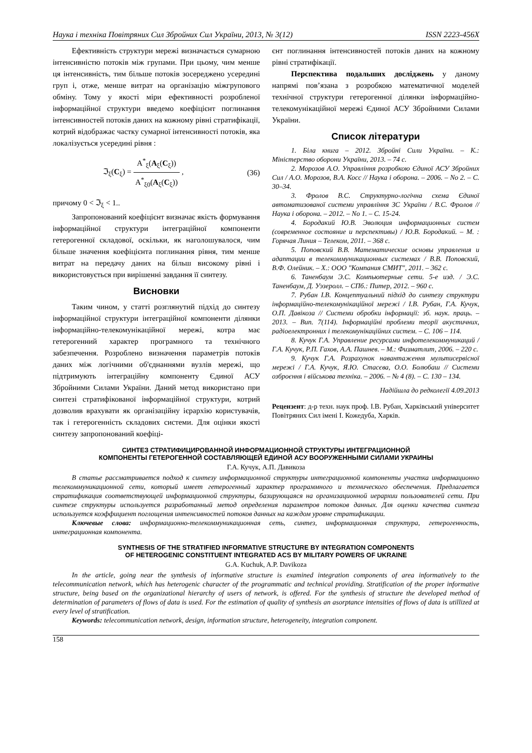Наука і техніка Повітряних Сил Збройних Сил України, 2013, № 3(12) ISSN 2223-456X
Ефективність структури мережі визначається сумарною інтенсивністю потоків між групами. При цьому, чим менше ця інтенсивність, тим більше потоків зосереджено усередині груп і, отже, менше витрат на організацію міжгрупового обміну. Тому у якості міри ефективності розробленої інформаційної структури введемо коефіцієнт поглинання інтенсивностей потоків даних на кожному рівні стратифікації, котрий відображає частку сумарної інтенсивності потоків, яка локалізується усередині рівня :
ℑ<sub>ξ</sub>(C<sub>ξ</sub>) = A<sup>*</sup><sub>ξ</sub>(A<sub>ξ</sub>(C<sub>ξ</sub>)) A<sup>*</sup><sub>ξ0</sub>(A<sub>ξ</sub>(C<sub>ξ</sub>)) , (36)
причому 0 < ℑ<sub>ξ</sub> < 1..
Запропонований коефіцієнт визначає якість формування інформаційної структури інтеграційної компоненти гетерогенної складової, оскільки, як наголошувалося, чим більше значення коефіцієнта поглинання рівня, тим менше витрат на передачу даних на більш високому рівні і використовується при вирішенні завдання її синтезу.
Висновки
Таким чином, у статті розглянутий підхід до синтезу інформаційної структури інтеграційної компоненти ділянки інформаційно-телекомунікаційної мережі, котра має гетерогенний характер програмного та технічного забезпечення. Розроблено визначення параметрів потоків даних між логічними об'єднаннями вузлів мережі, що підтримують інтеграційну компоненту Єдиної АСУ Збройними Силами України. Даний метод використано при синтезі стратифікованої інформаційної структури, котрий дозволив врахувати як організаційну ієрархію користувачів, так і гетерогенність складових системи. Для оцінки якості синтезу запропонований коефіці-
єнт поглинання інтенсивностей потоків даних на кожному рівні стратифікації.
Перспектива подальших досліджень у даному напрямі пов’язана з розробкою математичної моделей технічної структури гетерогенної ділянки інформаційно-телекомунікаційної мережі Єдиної АСУ Збройними Силами України.
Список літератури
1. Біла книга – 2012. Збройні Сили України. – К.: Міністерство оборони України, 2013. – 74 с.
2. Морозов А.О. Управління розробкою Єдиної АСУ Збройних Сил / А.О. Морозов, В.А. Косс // Наука і оборона. – 2006. – No 2. – С. 30–34.
3. Фролов В.С. Структурно-логічна схема Єдиної автоматизованої системи управління ЗС України / В.С. Фролов // Наука і оборона. – 2012. – No 1. – С. 15-24.
4. Бородакий Ю.В. Эволюция информационных систем (современное состояние и перспективы) / Ю.В. Бородакий. – М. : Горячая Линия – Телеком, 2011. – 368 с.
5. Поповский В.В. Математические основы управления и адаптации в телекоммуникационных системах / В.В. Поповский, В.Ф. Олейник. – Х.: ООО "Компания СМИТ", 2011. – 362 с.
6. Таненбаум Э.С. Компьютерные сети. 5-е изд. / Э.С. Таненбаум, Д. Уэзеролл. – СПб.: Питер, 2012. – 960 с.
7. Рубан І.В. Концептуальний підхід до синтезу структури інформаційно-телекомунікаційної мережі / І.В. Рубан, Г.А. Кучук, О.П. Давікоза // Системи обробки інформації: зб. наук. праць. – 2013. – Вип. 7(114). Інформаційні проблеми теорії акустичних, радіоелектронних і телекомунікаційних систем. – С. 106 – 114.
8. Кучук Г.А. Управление ресурсами инфотелекоммуникаций / Г.А. Кучук, Р.П. Гахов, А.А. Пашнев. – М.: Физматлит, 2006. – 220 с.
9. Кучук Г.А. Розрахунок навантаження мультисервісної мережі / Г.А. Кучук, Я.Ю. Стасєва, О.О. Болюбаш // Системи озброєння і військова техніка. – 2006. – № 4 (8). – С. 130 – 134.
Надійшла до редколегії 4.09.2013
Рецензент: д-р техн. наук проф. І.В. Рубан, Харківський університет Повітряних Сил імені І. Кожедуба, Харків.
СИНТЕЗ СТРАТИФИЦИРОВАННОЙ ИНФОРМАЦИОННОЙ СТРУКТУРЫ ИНТЕГРАЦИОННОЙ
КОМПОНЕНТЫ ГЕТЕРОГЕННОЙ СОСТАВЛЯЮЩЕЙ ЕДИНОЙ АСУ ВООРУЖЕННЫМИ СИЛАМИ УКРАИНЫ
Г.А. Кучук, А.П. Давикоза
В статье рассматривается подход к синтезу информационной структуры интеграционной компоненты участка информационно телекоммуникационной сети, который имеет гетерогенный характер программного и технического обеспечения. Предлагается стратификация соответствующей информационной структуры, базирующаяся на организационной иерархии пользователей сети. При синтезе структуры используется разработанный метод определения параметров потоков данных. Для оценки качества синтеза используется коэффициент поглощения интенсивностей потоков данных на каждом уровне стратификации.
Ключевые слова: информационно-телекоммуникационная сеть, синтез, информационная структура, гетерогенность, интеграционная компонента.
SYNTHESIS OF THE STRATIFIED INFORMATIVE STRUCTURE BY INTEGRATION COMPONENTS
OF HETEROGENIC CONSTITUENT INTEGRATED ACS BY MILITARY POWERS OF UKRAINE
G.A. Kuchuk, A.P. Davikoza
In the article, going near the synthesis of informative structure is examined integration components of area informatively to the telecommunication network, which has heterogenic character of the programmatic and technical providing. Stratification of the proper informative structure, being based on the organizational hierarchy of users of network, is offered. For the synthesis of structure the developed method of determination of parameters of flows of data is used. For the estimation of quality of synthesis an asorptance intensities of flows of data is utillized at every level of stratification.
Keywords: telecommunication network, design, information structure, heterogeneity, integration component.
158